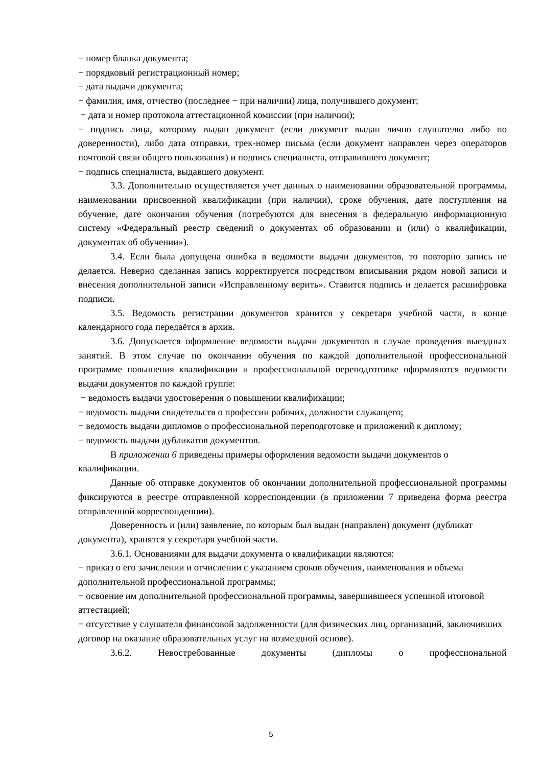− номер бланка документа;
− порядковый регистрационный номер;
− дата выдачи документа;
− фамилия, имя, отчество (последнее − при наличии) лица, получившего документ;
− дата и номер протокола аттестационной комиссии (при наличии);
− подпись лица, которому выдан документ (если документ выдан лично слушателю либо по доверенности), либо дата отправки, трек-номер письма (если документ направлен через операторов почтовой связи общего пользования) и подпись специалиста, отправившего документ;
− подпись специалиста, выдавшего документ.
3.3. Дополнительно осуществляется учет данных о наименовании образовательной программы, наименовании присвоенной квалификации (при наличии), сроке обучения, дате поступления на обучение, дате окончания обучения (потребуются для внесения в федеральную информационную систему «Федеральный реестр сведений о документах об образовании и (или) о квалификации, документах об обучении»).
3.4. Если была допущена ошибка в ведомости выдачи документов, то повторно запись не делается. Неверно сделанная запись корректируется посредством вписывания рядом новой записи и внесения дополнительной записи «Исправленному верить». Ставится подпись и делается расшифровка подписи.
3.5. Ведомость регистрации документов хранится у секретаря учебной части, в конце календарного года передаётся в архив.
3.6. Допускается оформление ведомости выдачи документов в случае проведения выездных занятий. В этом случае по окончании обучения по каждой дополнительной профессиональной программе повышения квалификации и профессиональной переподготовке оформляются ведомости выдачи документов по каждой группе:
− ведомость выдачи удостоверения о повышении квалификации;
− ведомость выдачи свидетельств о профессии рабочих, должности служащего;
− ведомость выдачи дипломов о профессиональной переподготовке и приложений к диплому;
− ведомость выдачи дубликатов документов.
В приложении 6 приведены примеры оформления ведомости выдачи документов о квалификации.
Данные об отправке документов об окончании дополнительной профессиональной программы фиксируются в реестре отправленной корреспонденции (в приложении 7 приведена форма реестра отправленной корреспонденции).
Доверенность и (или) заявление, по которым был выдан (направлен) документ (дубликат документа), хранятся у секретаря учебной части.
3.6.1. Основаниями для выдачи документа о квалификации являются:
− приказ о его зачислении и отчислении с указанием сроков обучения, наименования и объема дополнительной профессиональной программы;
− освоение им дополнительной профессиональной программы, завершившееся успешной итоговой аттестацией;
− отсутствие у слушателя финансовой задолженности (для физических лиц, организаций, заключивших договор на оказание образовательных услуг на возмездной основе).
3.6.2. Невостребованные документы (дипломы о профессиональной
5